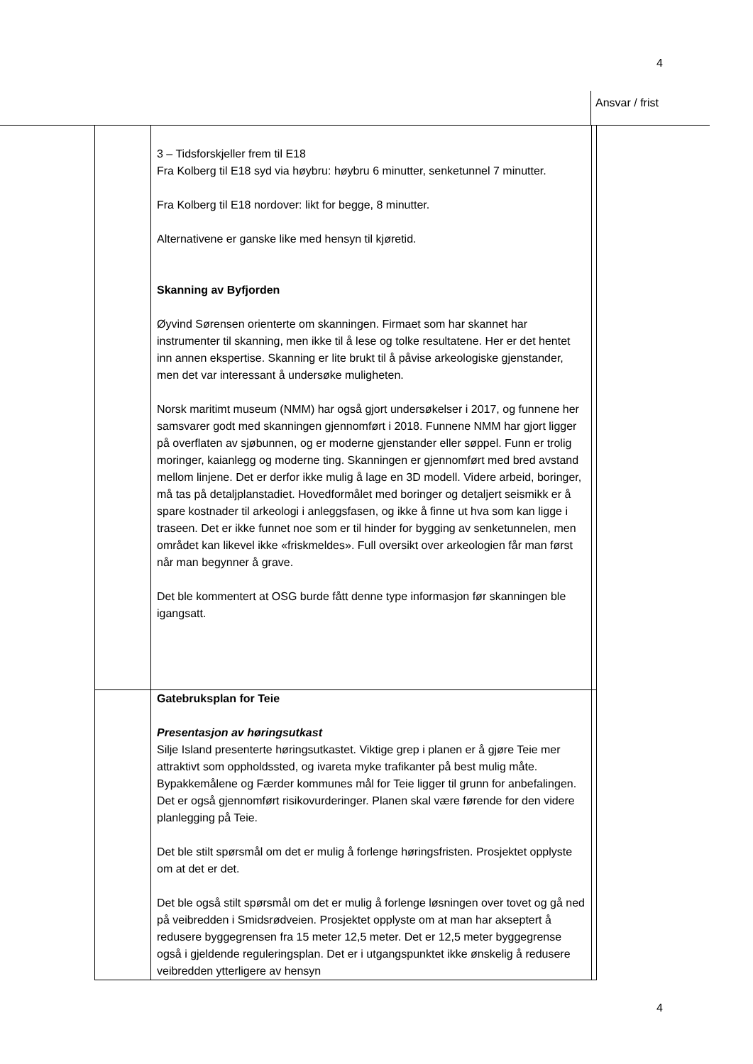4
Ansvar / frist
| | 3 – Tidsforskjeller frem til E18 Fra Kolberg til E18 syd via høybru: høybru 6 minutter, senketunnel 7 minutter. Fra Kolberg til E18 nordover: likt for begge, 8 minutter. Alternativene er ganske like med hensyn til kjøretid. Skanning av Byfjorden Øyvind Sørensen orienterte om skanningen. Firmaet som har skannet har instrumenter til skanning, men ikke til å lese og tolke resultatene. Her er det hentet inn annen ekspertise. Skanning er lite brukt til å påvise arkeologiske gjenstander, men det var interessant å undersøke muligheten. Norsk maritimt museum (NMM) har også gjort undersøkelser i 2017, og funnene her samsvarer godt med skanningen gjennomført i 2018. Funnene NMM har gjort ligger på overflaten av sjøbunnen, og er moderne gjenstander eller søppel. Funn er trolig moringer, kaianlegg og moderne ting. Skanningen er gjennomført med bred avstand mellom linjene. Det er derfor ikke mulig å lage en 3D modell. Videre arbeid, boringer, må tas på detaljplanstadiet. Hovedformålet med boringer og detaljert seismikk er å spare kostnader til arkeologi i anleggsfasen, og ikke å finne ut hva som kan ligge i traseen. Det er ikke funnet noe som er til hinder for bygging av senketunnelen, men området kan likevel ikke «friskmeldes». Full oversikt over arkeologien får man først når man begynner å grave. Det ble kommentert at OSG burde fått denne type informasjon før skanningen ble igangsatt. | |
| | Gatebruksplan for Teie Presentasjon av høringsutkast Silje Island presenterte høringsutkastet. Viktige grep i planen er å gjøre Teie mer attraktivt som oppholdssted, og ivareta myke trafikanter på best mulig måte. Bypakkemålene og Færder kommunes mål for Teie ligger til grunn for anbefalingen. Det er også gjennomført risikovurderinger. Planen skal være førende for den videre planlegging på Teie. Det ble stilt spørsmål om det er mulig å forlenge høringsfristen. Prosjektet opplyste om at det er det. Det ble også stilt spørsmål om det er mulig å forlenge løsningen over tovet og gå ned på veibredden i Smidsrødveien. Prosjektet opplyste om at man har akseptert å redusere byggegrensen fra 15 meter 12,5 meter. Det er 12,5 meter byggegrense også i gjeldende reguleringsplan. Det er i utgangspunktet ikke ønskelig å redusere veibredden ytterligere av hensyn | |
4